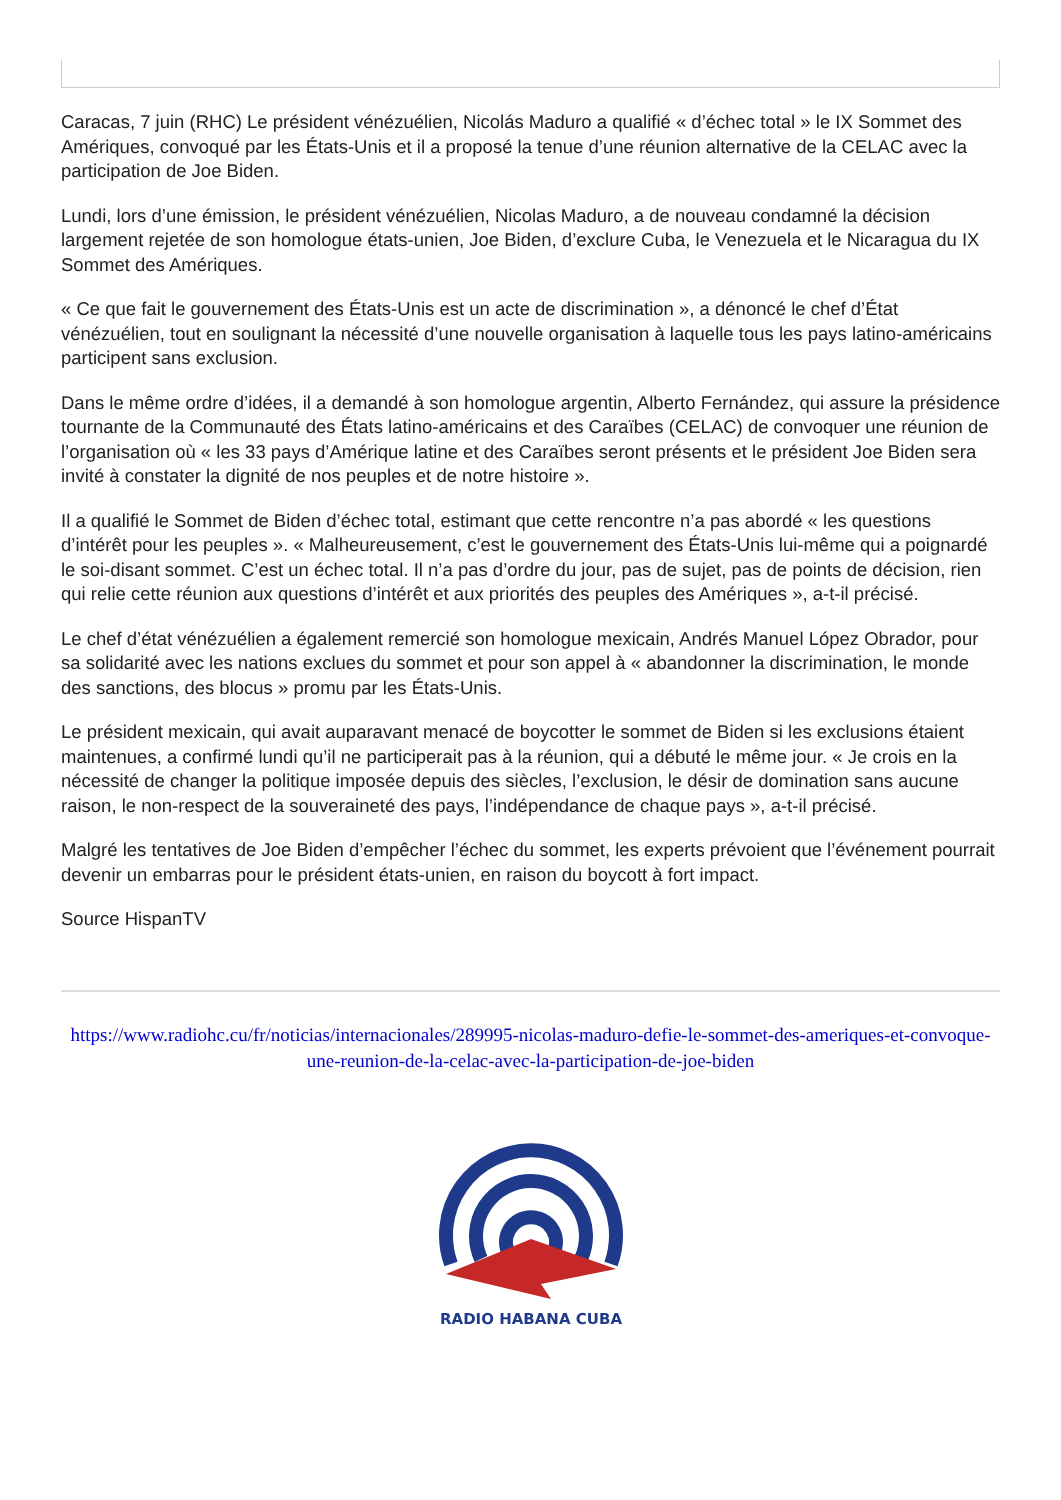Caracas, 7 juin (RHC) Le président vénézuélien, Nicolás Maduro a qualifié « d’échec total » le IX Sommet des Amériques, convoqué par les États-Unis et il a proposé la tenue d’une réunion alternative de la CELAC avec la participation de Joe Biden.
Lundi, lors d’une émission, le président vénézuélien, Nicolas Maduro, a de nouveau condamné la décision largement rejetée de son homologue états-unien, Joe Biden, d’exclure Cuba, le Venezuela et le Nicaragua du IX Sommet des Amériques.
« Ce que fait le gouvernement des États-Unis est un acte de discrimination », a dénoncé le chef d’État vénézuélien, tout en soulignant la nécessité d’une nouvelle organisation à laquelle tous les pays latino-américains participent sans exclusion.
Dans le même ordre d’idées, il a demandé à son homologue argentin, Alberto Fernández, qui assure la présidence tournante de la Communauté des États latino-américains et des Caraïbes (CELAC) de convoquer une réunion de l’organisation où « les 33 pays d’Amérique latine et des Caraïbes seront présents et le président Joe Biden sera invité à constater la dignité de nos peuples et de notre histoire ».
Il a qualifié le Sommet de Biden d’échec total, estimant que cette rencontre n’a pas abordé « les questions d’intérêt pour les peuples ». « Malheureusement, c’est le gouvernement des États-Unis lui-même qui a poignardé le soi-disant sommet. C’est un échec total. Il n’a pas d’ordre du jour, pas de sujet, pas de points de décision, rien qui relie cette réunion aux questions d’intérêt et aux priorités des peuples des Amériques », a-t-il précisé.
Le chef d’état vénézuélien a également remercié son homologue mexicain, Andrés Manuel López Obrador, pour sa solidarité avec les nations exclues du sommet et pour son appel à « abandonner la discrimination, le monde des sanctions, des blocus » promu par les États-Unis.
Le président mexicain, qui avait auparavant menacé de boycotter le sommet de Biden si les exclusions étaient maintenues, a confirmé lundi qu’il ne participerait pas à la réunion, qui a débuté le même jour. « Je crois en la nécessité de changer la politique imposée depuis des siècles, l’exclusion, le désir de domination sans aucune raison, le non-respect de la souveraineté des pays, l’indépendance de chaque pays », a-t-il précisé.
Malgré les tentatives de Joe Biden d’empêcher l’échec du sommet, les experts prévoient que l’événement pourrait devenir un embarras pour le président états-unien, en raison du boycott à fort impact.
Source HispanTV
https://www.radiohc.cu/fr/noticias/internacionales/289995-nicolas-maduro-defie-le-sommet-des-ameriques-et-convoque-une-reunion-de-la-celac-avec-la-participation-de-joe-biden
RADIO HABANA CUBA